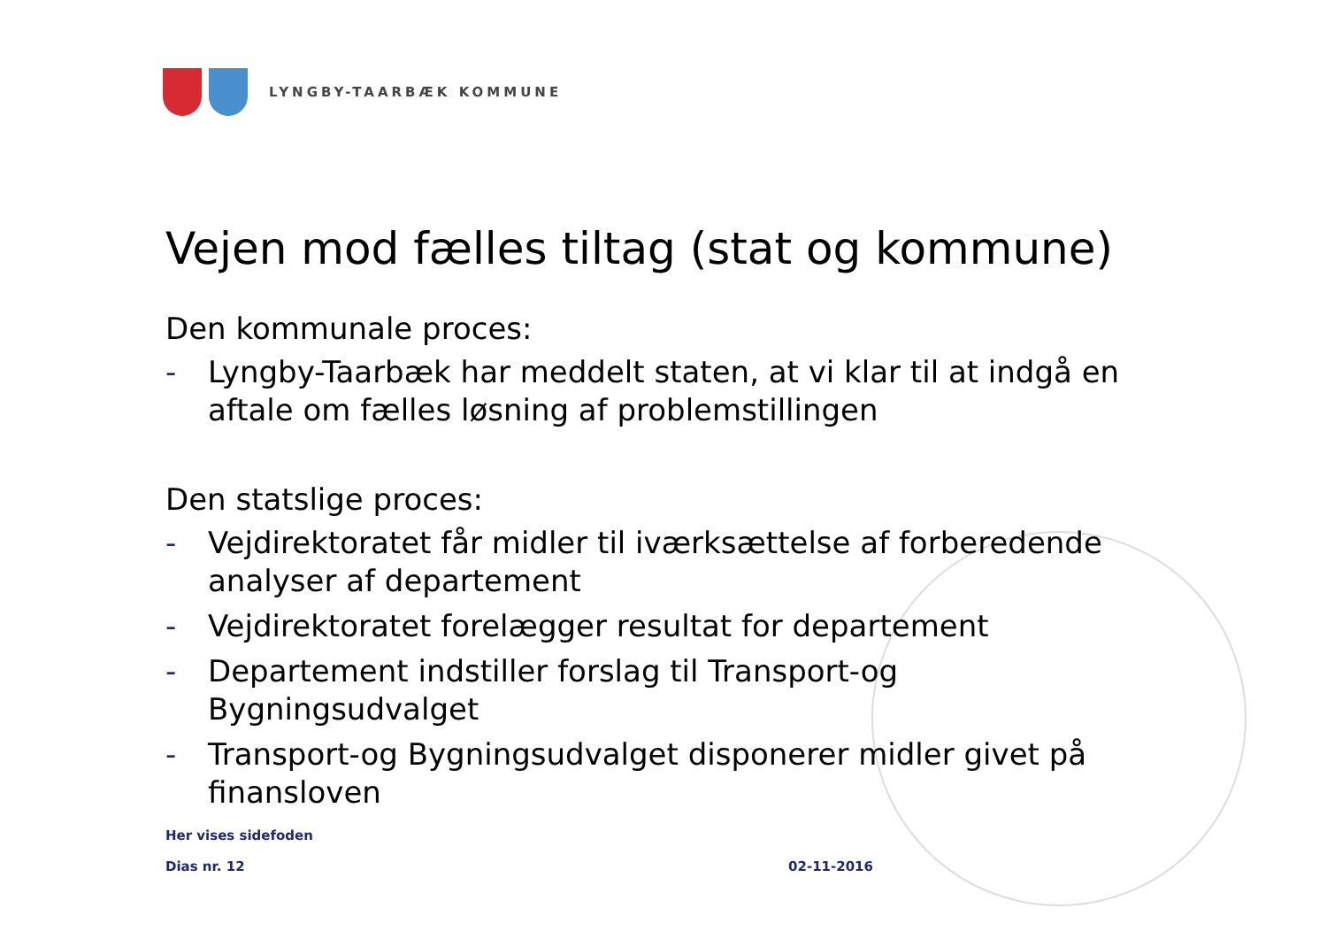LYNGBY-TAARBÆK KOMMUNE
Vejen mod fælles tiltag (stat og kommune)
Den kommunale proces:
- Lyngby-Taarbæk har meddelt staten, at vi klar til at indgå en aftale om fælles løsning af problemstillingen
Den statslige proces:
- Vejdirektoratet får midler til iværksættelse af forberedende analyser af departement
- Vejdirektoratet forelægger resultat for departement
- Departement indstiller forslag til Transport-og Bygningsudvalget
- Transport-og Bygningsudvalget disponerer midler givet på finansloven
Her vises sidefoden
Dias nr. 12 02-11-2016